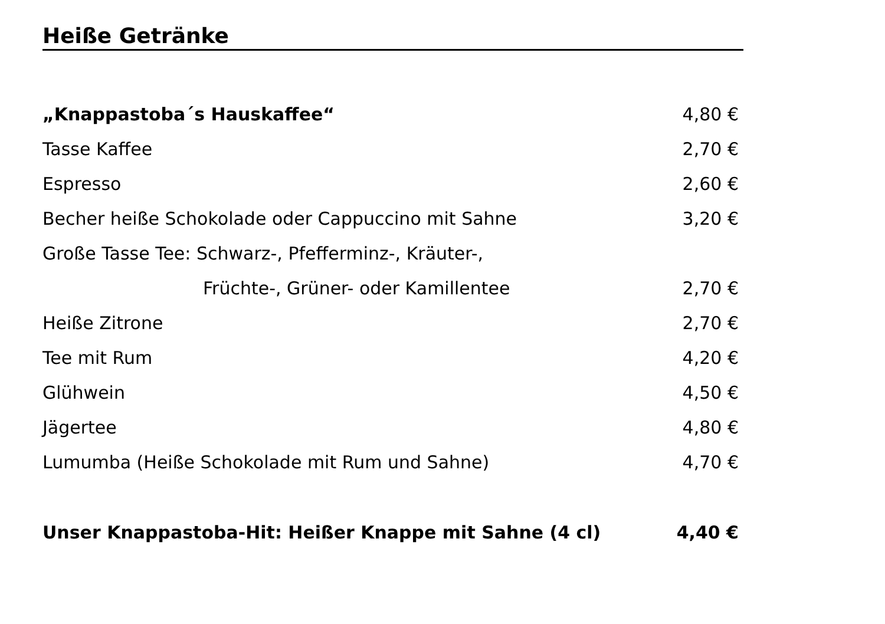Heiße Getränke
| „Knappastoba´s Hauskaffee“ | 4,80 € |
| Tasse Kaffee | 2,70 € |
| Espresso | 2,60 € |
| Becher heiße Schokolade oder Cappuccino mit Sahne | 3,20 € |
| Große Tasse Tee: Schwarz-, Pfefferminz-, Kräuter-, | |
| Früchte-, Grüner- oder Kamillentee | 2,70 € |
| Heiße Zitrone | 2,70 € |
| Tee mit Rum | 4,20 € |
| Glühwein | 4,50 € |
| Jägertee | 4,80 € |
| Lumumba (Heiße Schokolade mit Rum und Sahne) | 4,70 € |
| Unser Knappastoba-Hit: Heißer Knappe mit Sahne (4 cl) | 4,40 € |